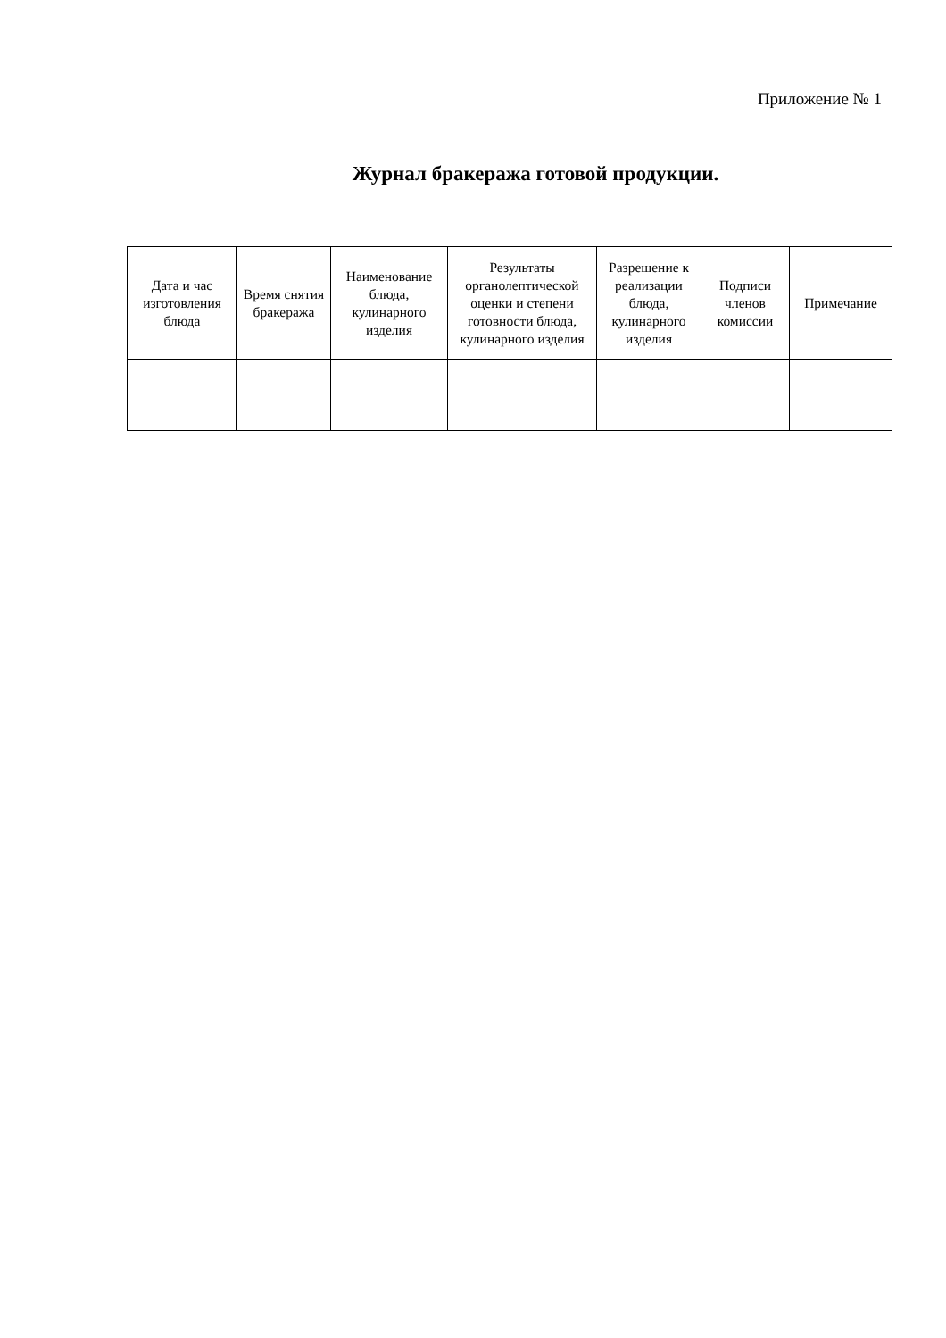Приложение № 1
Журнал бракеража готовой продукции.
| Дата и час изготовления блюда | Время снятия бракеража | Наименование блюда, кулинарного изделия | Результаты органолептической оценки и степени готовности блюда, кулинарного изделия | Разрешение к реализации блюда, кулинарного изделия | Подписи членов комиссии | Примечание |
| --- | --- | --- | --- | --- | --- | --- |